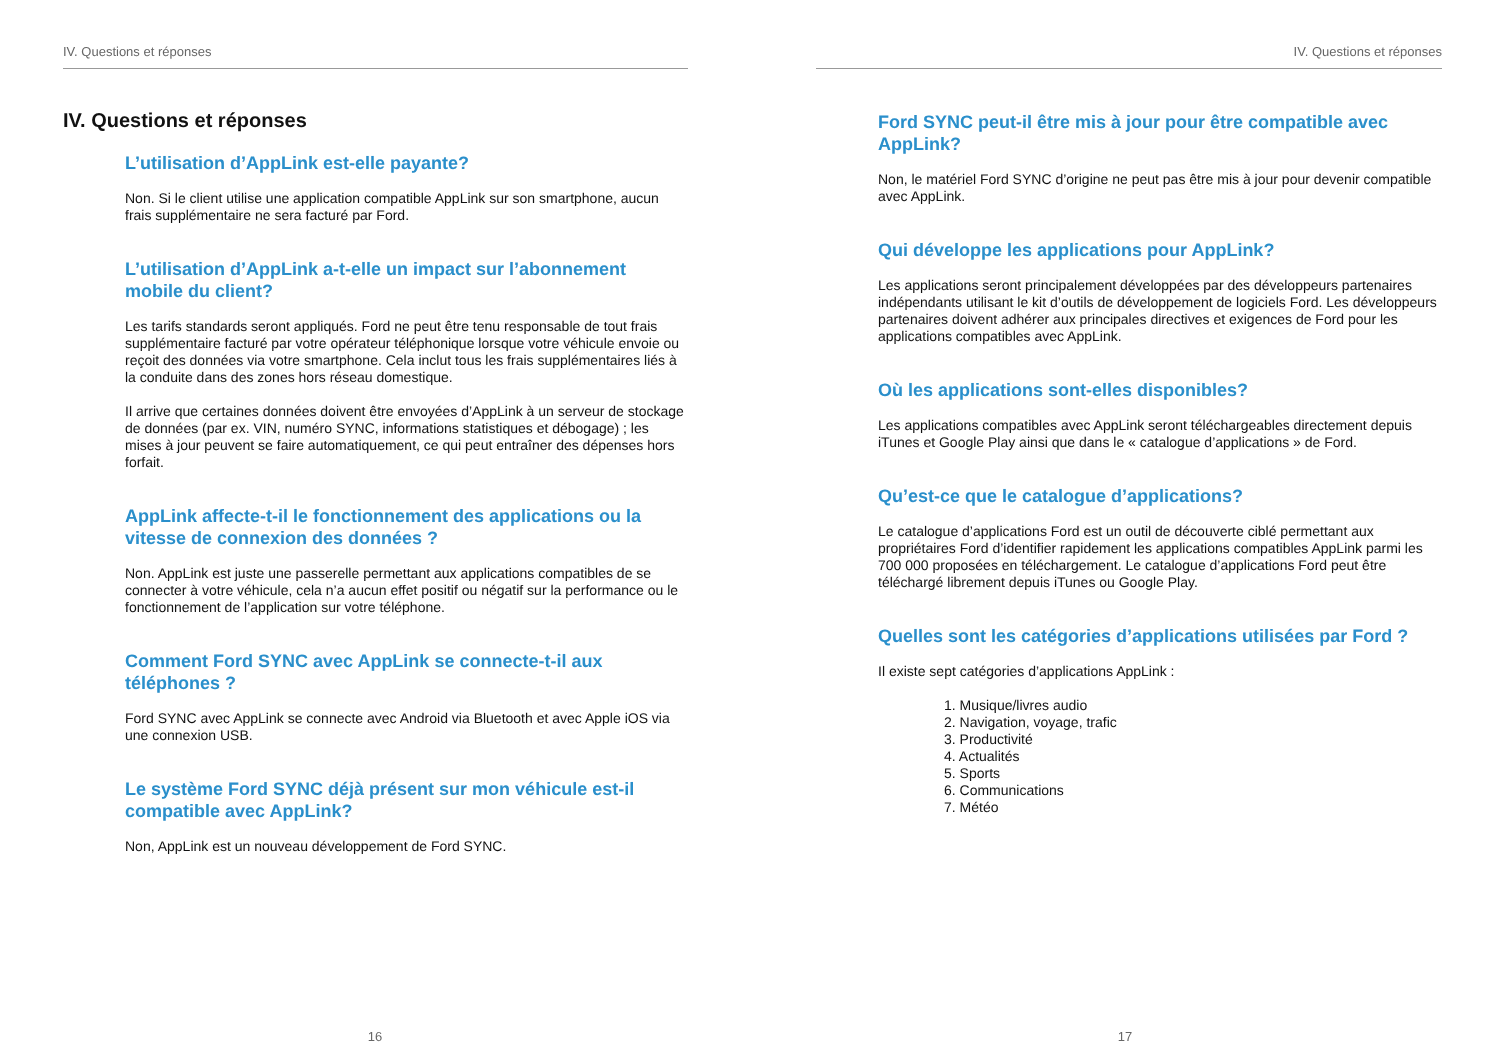IV. Questions et réponses
IV. Questions et réponses
L’utilisation d’AppLink est-elle payante?
Non. Si le client utilise une application compatible AppLink sur son smartphone, aucun frais supplémentaire ne sera facturé par Ford.
L’utilisation d’AppLink a-t-elle un impact sur l’abonnement mobile du client?
Les tarifs standards seront appliqués. Ford ne peut être tenu responsable de tout frais supplémentaire facturé par votre opérateur téléphonique lorsque votre véhicule envoie ou reçoit des données via votre smartphone. Cela inclut tous les frais supplémentaires liés à la conduite dans des zones hors réseau domestique.
Il arrive que certaines données doivent être envoyées d’AppLink à un serveur de stockage de données (par ex. VIN, numéro SYNC, informations statistiques et débogage) ; les mises à jour peuvent se faire automatiquement, ce qui peut entraîner des dépenses hors forfait.
AppLink affecte-t-il le fonctionnement des applications ou la vitesse de connexion des données ?
Non. AppLink est juste une passerelle permettant aux applications compatibles de se connecter à votre véhicule, cela n’a aucun effet positif ou négatif sur la performance ou le fonctionnement de l’application sur votre téléphone.
Comment Ford SYNC avec AppLink se connecte-t-il aux téléphones ?
Ford SYNC avec AppLink se connecte avec Android via Bluetooth et avec Apple iOS via une connexion USB.
Le système Ford SYNC déjà présent sur mon véhicule est-il compatible avec AppLink?
Non, AppLink est un nouveau développement de Ford SYNC.
16
IV. Questions et réponses
Ford SYNC peut-il être mis à jour pour être compatible avec AppLink?
Non, le matériel Ford SYNC d’origine ne peut pas être mis à jour pour devenir compatible avec AppLink.
Qui développe les applications pour AppLink?
Les applications seront principalement développées par des développeurs partenaires indépendants utilisant le kit d’outils de développement de logiciels Ford. Les développeurs partenaires doivent adhérer aux principales directives et exigences de Ford pour les applications compatibles avec AppLink.
Où les applications sont-elles disponibles?
Les applications compatibles avec AppLink seront téléchargeables directement depuis iTunes et Google Play ainsi que dans le « catalogue d’applications » de Ford.
Qu’est-ce que le catalogue d’applications?
Le catalogue d’applications Ford est un outil de découverte ciblé permettant aux propriétaires Ford d’identifier rapidement les applications compatibles AppLink parmi les 700 000 proposées en téléchargement. Le catalogue d’applications Ford peut être téléchargé librement depuis iTunes ou Google Play.
Quelles sont les catégories d’applications utilisées par Ford ?
Il existe sept catégories d’applications AppLink :
1. Musique/livres audio
2. Navigation, voyage, trafic
3. Productivité
4. Actualités
5. Sports
6. Communications
7. Météo
17